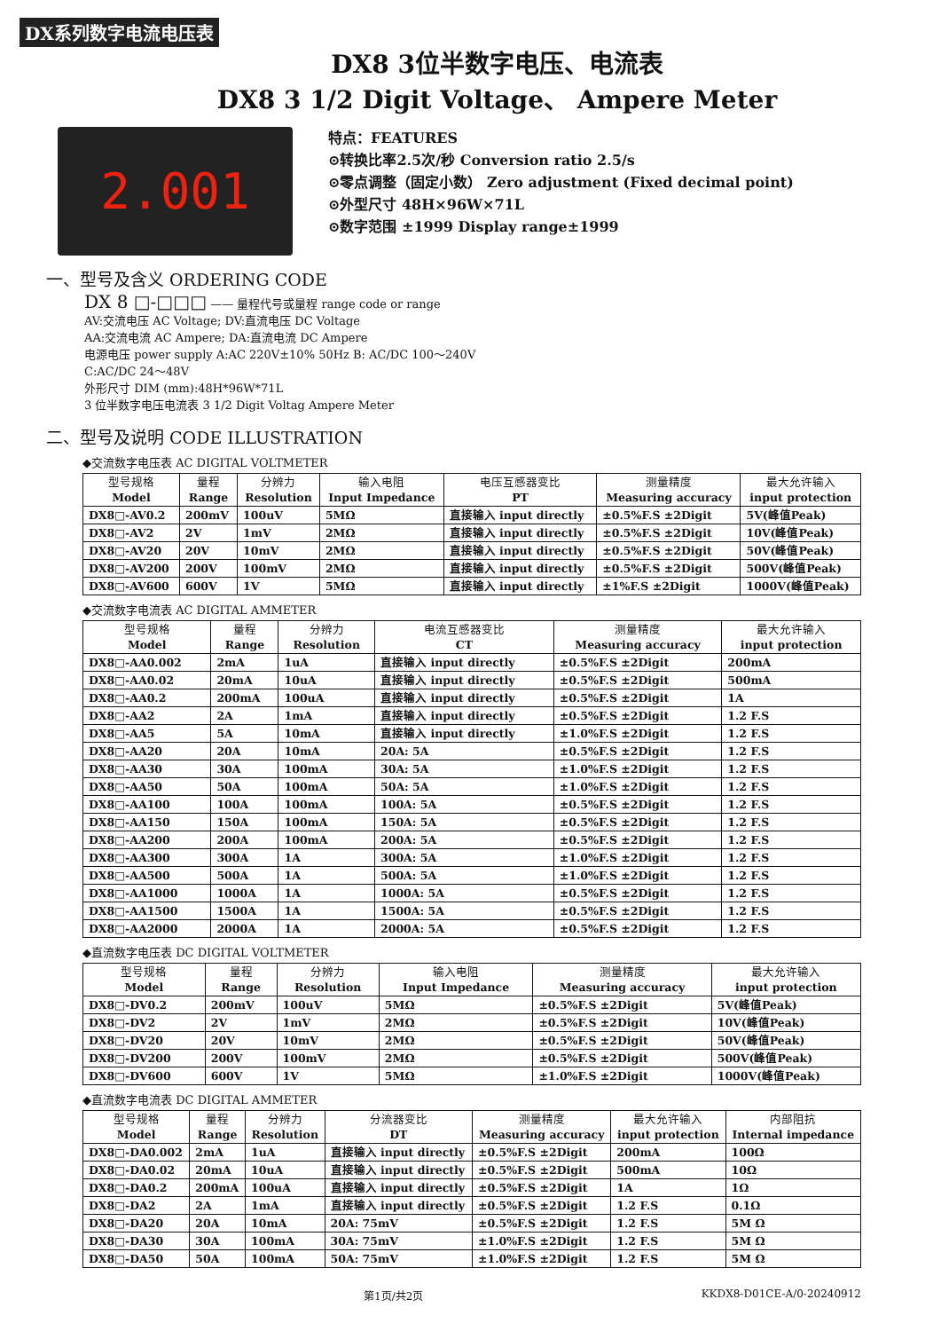DX系列数字电流电压表
DX8 3位半数字电压、电流表
DX8 3 1/2 Digit Voltage、 Ampere Meter
2.001
特点：FEATURES
⊙转换比率2.5次/秒 Conversion ratio 2.5/s
⊙零点调整（固定小数） Zero adjustment (Fixed decimal point)
⊙外型尺寸 48H×96W×71L
⊙数字范围 ±1999 Display range±1999
一、型号及含义 ORDERING CODE
DX 8 □-□□□ —— 量程代号或量程 range code or range
AV:交流电压 AC Voltage; DV:直流电压 DC Voltage
AA:交流电流 AC Ampere; DA:直流电流 DC Ampere
电源电压 power supply A:AC 220V±10% 50Hz B: AC/DC 100～240V
C:AC/DC 24～48V
外形尺寸 DIM (mm):48H*96W*71L
3 位半数字电压电流表 3 1/2 Digit Voltag Ampere Meter
二、型号及说明 CODE ILLUSTRATION
◆交流数字电压表 AC DIGITAL VOLTMETER
| 型号规格 Model | 量程 Range | 分辨力 Resolution | 输入电阻 Input Impedance | 电压互感器变比 PT | 测量精度 Measuring accuracy | 最大允许输入 input protection |
| --- | --- | --- | --- | --- | --- | --- |
| DX8□-AV0.2 | 200mV | 100uV | 5MΩ | 直接输入 input directly | ±0.5%F.S ±2Digit | 5V(峰值Peak) |
| DX8□-AV2 | 2V | 1mV | 2MΩ | 直接输入 input directly | ±0.5%F.S ±2Digit | 10V(峰值Peak) |
| DX8□-AV20 | 20V | 10mV | 2MΩ | 直接输入 input directly | ±0.5%F.S ±2Digit | 50V(峰值Peak) |
| DX8□-AV200 | 200V | 100mV | 2MΩ | 直接输入 input directly | ±0.5%F.S ±2Digit | 500V(峰值Peak) |
| DX8□-AV600 | 600V | 1V | 5MΩ | 直接输入 input directly | ±1%F.S ±2Digit | 1000V(峰值Peak) |
◆交流数字电流表 AC DIGITAL AMMETER
| 型号规格 Model | 量程 Range | 分辨力 Resolution | 电流互感器变比 CT | 测量精度 Measuring accuracy | 最大允许输入 input protection |
| --- | --- | --- | --- | --- | --- |
| DX8□-AA0.002 | 2mA | 1uA | 直接输入 input directly | ±0.5%F.S ±2Digit | 200mA |
| DX8□-AA0.02 | 20mA | 10uA | 直接输入 input directly | ±0.5%F.S ±2Digit | 500mA |
| DX8□-AA0.2 | 200mA | 100uA | 直接输入 input directly | ±0.5%F.S ±2Digit | 1A |
| DX8□-AA2 | 2A | 1mA | 直接输入 input directly | ±0.5%F.S ±2Digit | 1.2 F.S |
| DX8□-AA5 | 5A | 10mA | 直接输入 input directly | ±1.0%F.S ±2Digit | 1.2 F.S |
| DX8□-AA20 | 20A | 10mA | 20A: 5A | ±0.5%F.S ±2Digit | 1.2 F.S |
| DX8□-AA30 | 30A | 100mA | 30A: 5A | ±1.0%F.S ±2Digit | 1.2 F.S |
| DX8□-AA50 | 50A | 100mA | 50A: 5A | ±1.0%F.S ±2Digit | 1.2 F.S |
| DX8□-AA100 | 100A | 100mA | 100A: 5A | ±0.5%F.S ±2Digit | 1.2 F.S |
| DX8□-AA150 | 150A | 100mA | 150A: 5A | ±0.5%F.S ±2Digit | 1.2 F.S |
| DX8□-AA200 | 200A | 100mA | 200A: 5A | ±0.5%F.S ±2Digit | 1.2 F.S |
| DX8□-AA300 | 300A | 1A | 300A: 5A | ±1.0%F.S ±2Digit | 1.2 F.S |
| DX8□-AA500 | 500A | 1A | 500A: 5A | ±1.0%F.S ±2Digit | 1.2 F.S |
| DX8□-AA1000 | 1000A | 1A | 1000A: 5A | ±0.5%F.S ±2Digit | 1.2 F.S |
| DX8□-AA1500 | 1500A | 1A | 1500A: 5A | ±0.5%F.S ±2Digit | 1.2 F.S |
| DX8□-AA2000 | 2000A | 1A | 2000A: 5A | ±0.5%F.S ±2Digit | 1.2 F.S |
◆直流数字电压表 DC DIGITAL VOLTMETER
| 型号规格 Model | 量程 Range | 分辨力 Resolution | 输入电阻 Input Impedance | 测量精度 Measuring accuracy | 最大允许输入 input protection |
| --- | --- | --- | --- | --- | --- |
| DX8□-DV0.2 | 200mV | 100uV | 5MΩ | ±0.5%F.S ±2Digit | 5V(峰值Peak) |
| DX8□-DV2 | 2V | 1mV | 2MΩ | ±0.5%F.S ±2Digit | 10V(峰值Peak) |
| DX8□-DV20 | 20V | 10mV | 2MΩ | ±0.5%F.S ±2Digit | 50V(峰值Peak) |
| DX8□-DV200 | 200V | 100mV | 2MΩ | ±0.5%F.S ±2Digit | 500V(峰值Peak) |
| DX8□-DV600 | 600V | 1V | 5MΩ | ±1.0%F.S ±2Digit | 1000V(峰值Peak) |
◆直流数字电流表 DC DIGITAL AMMETER
| 型号规格 Model | 量程 Range | 分辨力 Resolution | 分流器变比 DT | 测量精度 Measuring accuracy | 最大允许输入 input protection | 内部阻抗 Internal impedance |
| --- | --- | --- | --- | --- | --- | --- |
| DX8□-DA0.002 | 2mA | 1uA | 直接输入 input directly | ±0.5%F.S ±2Digit | 200mA | 100Ω |
| DX8□-DA0.02 | 20mA | 10uA | 直接输入 input directly | ±0.5%F.S ±2Digit | 500mA | 10Ω |
| DX8□-DA0.2 | 200mA | 100uA | 直接输入 input directly | ±0.5%F.S ±2Digit | 1A | 1Ω |
| DX8□-DA2 | 2A | 1mA | 直接输入 input directly | ±0.5%F.S ±2Digit | 1.2 F.S | 0.1Ω |
| DX8□-DA20 | 20A | 10mA | 20A: 75mV | ±0.5%F.S ±2Digit | 1.2 F.S | 5M Ω |
| DX8□-DA30 | 30A | 100mA | 30A: 75mV | ±1.0%F.S ±2Digit | 1.2 F.S | 5M Ω |
| DX8□-DA50 | 50A | 100mA | 50A: 75mV | ±1.0%F.S ±2Digit | 1.2 F.S | 5M Ω |
第1页/共2页 KKDX8-D01CE-A/0-20240912